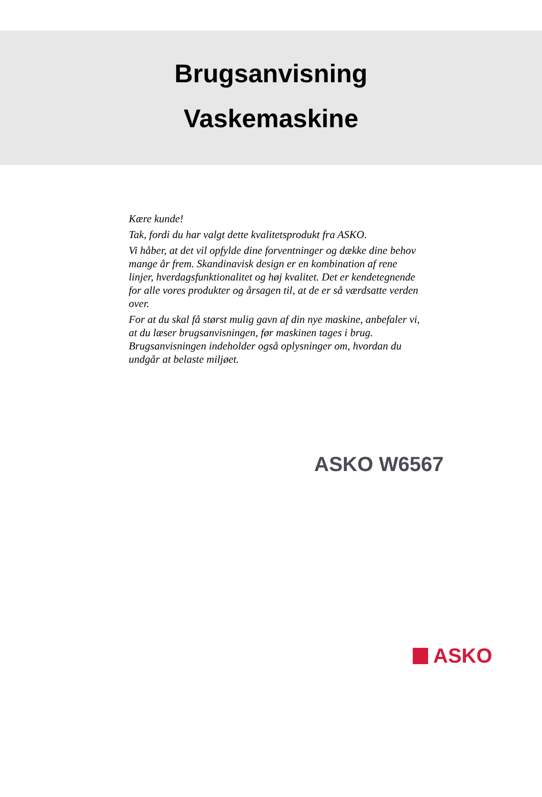Brugsanvisning
Vaskemaskine
Kære kunde!
Tak, fordi du har valgt dette kvalitetsprodukt fra ASKO.
Vi håber, at det vil opfylde dine forventninger og dække dine behov mange år frem. Skandinavisk design er en kombination af rene linjer, hverdagsfunktionalitet og høj kvalitet. Det er kendetegnende for alle vores produkter og årsagen til, at de er så værdsatte verden over.
For at du skal få størst mulig gavn af din nye maskine, anbefaler vi, at du læser brugsanvisningen, før maskinen tages i brug. Brugsanvisningen indeholder også oplysninger om, hvordan du undgår at belaste miljøet.
ASKO W6567
ASKO